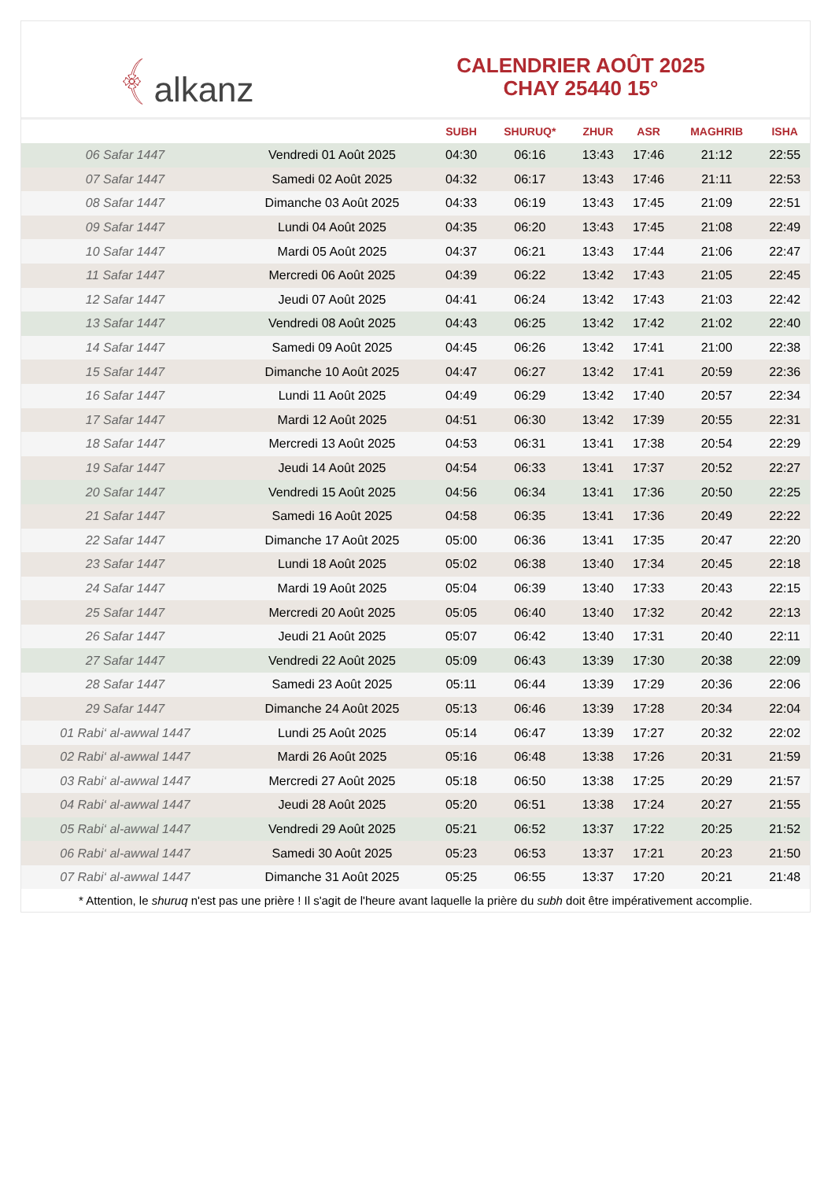﴾ alkanz
CALENDRIER AOÛT 2025
CHAY 25440 15°
| | | SUBH | SHURUQ* | ZHUR | ASR | MAGHRIB | ISHA |
| --- | --- | --- | --- | --- | --- | --- | --- |
| 06 Safar 1447 | Vendredi 01 Août 2025 | 04:30 | 06:16 | 13:43 | 17:46 | 21:12 | 22:55 |
| 07 Safar 1447 | Samedi 02 Août 2025 | 04:32 | 06:17 | 13:43 | 17:46 | 21:11 | 22:53 |
| 08 Safar 1447 | Dimanche 03 Août 2025 | 04:33 | 06:19 | 13:43 | 17:45 | 21:09 | 22:51 |
| 09 Safar 1447 | Lundi 04 Août 2025 | 04:35 | 06:20 | 13:43 | 17:45 | 21:08 | 22:49 |
| 10 Safar 1447 | Mardi 05 Août 2025 | 04:37 | 06:21 | 13:43 | 17:44 | 21:06 | 22:47 |
| 11 Safar 1447 | Mercredi 06 Août 2025 | 04:39 | 06:22 | 13:42 | 17:43 | 21:05 | 22:45 |
| 12 Safar 1447 | Jeudi 07 Août 2025 | 04:41 | 06:24 | 13:42 | 17:43 | 21:03 | 22:42 |
| 13 Safar 1447 | Vendredi 08 Août 2025 | 04:43 | 06:25 | 13:42 | 17:42 | 21:02 | 22:40 |
| 14 Safar 1447 | Samedi 09 Août 2025 | 04:45 | 06:26 | 13:42 | 17:41 | 21:00 | 22:38 |
| 15 Safar 1447 | Dimanche 10 Août 2025 | 04:47 | 06:27 | 13:42 | 17:41 | 20:59 | 22:36 |
| 16 Safar 1447 | Lundi 11 Août 2025 | 04:49 | 06:29 | 13:42 | 17:40 | 20:57 | 22:34 |
| 17 Safar 1447 | Mardi 12 Août 2025 | 04:51 | 06:30 | 13:42 | 17:39 | 20:55 | 22:31 |
| 18 Safar 1447 | Mercredi 13 Août 2025 | 04:53 | 06:31 | 13:41 | 17:38 | 20:54 | 22:29 |
| 19 Safar 1447 | Jeudi 14 Août 2025 | 04:54 | 06:33 | 13:41 | 17:37 | 20:52 | 22:27 |
| 20 Safar 1447 | Vendredi 15 Août 2025 | 04:56 | 06:34 | 13:41 | 17:36 | 20:50 | 22:25 |
| 21 Safar 1447 | Samedi 16 Août 2025 | 04:58 | 06:35 | 13:41 | 17:36 | 20:49 | 22:22 |
| 22 Safar 1447 | Dimanche 17 Août 2025 | 05:00 | 06:36 | 13:41 | 17:35 | 20:47 | 22:20 |
| 23 Safar 1447 | Lundi 18 Août 2025 | 05:02 | 06:38 | 13:40 | 17:34 | 20:45 | 22:18 |
| 24 Safar 1447 | Mardi 19 Août 2025 | 05:04 | 06:39 | 13:40 | 17:33 | 20:43 | 22:15 |
| 25 Safar 1447 | Mercredi 20 Août 2025 | 05:05 | 06:40 | 13:40 | 17:32 | 20:42 | 22:13 |
| 26 Safar 1447 | Jeudi 21 Août 2025 | 05:07 | 06:42 | 13:40 | 17:31 | 20:40 | 22:11 |
| 27 Safar 1447 | Vendredi 22 Août 2025 | 05:09 | 06:43 | 13:39 | 17:30 | 20:38 | 22:09 |
| 28 Safar 1447 | Samedi 23 Août 2025 | 05:11 | 06:44 | 13:39 | 17:29 | 20:36 | 22:06 |
| 29 Safar 1447 | Dimanche 24 Août 2025 | 05:13 | 06:46 | 13:39 | 17:28 | 20:34 | 22:04 |
| 01 Rabi‘ al-awwal 1447 | Lundi 25 Août 2025 | 05:14 | 06:47 | 13:39 | 17:27 | 20:32 | 22:02 |
| 02 Rabi‘ al-awwal 1447 | Mardi 26 Août 2025 | 05:16 | 06:48 | 13:38 | 17:26 | 20:31 | 21:59 |
| 03 Rabi‘ al-awwal 1447 | Mercredi 27 Août 2025 | 05:18 | 06:50 | 13:38 | 17:25 | 20:29 | 21:57 |
| 04 Rabi‘ al-awwal 1447 | Jeudi 28 Août 2025 | 05:20 | 06:51 | 13:38 | 17:24 | 20:27 | 21:55 |
| 05 Rabi‘ al-awwal 1447 | Vendredi 29 Août 2025 | 05:21 | 06:52 | 13:37 | 17:22 | 20:25 | 21:52 |
| 06 Rabi‘ al-awwal 1447 | Samedi 30 Août 2025 | 05:23 | 06:53 | 13:37 | 17:21 | 20:23 | 21:50 |
| 07 Rabi‘ al-awwal 1447 | Dimanche 31 Août 2025 | 05:25 | 06:55 | 13:37 | 17:20 | 20:21 | 21:48 |
* Attention, le shuruq n'est pas une prière ! Il s'agit de l'heure avant laquelle la prière du subh doit être impérativement accomplie.